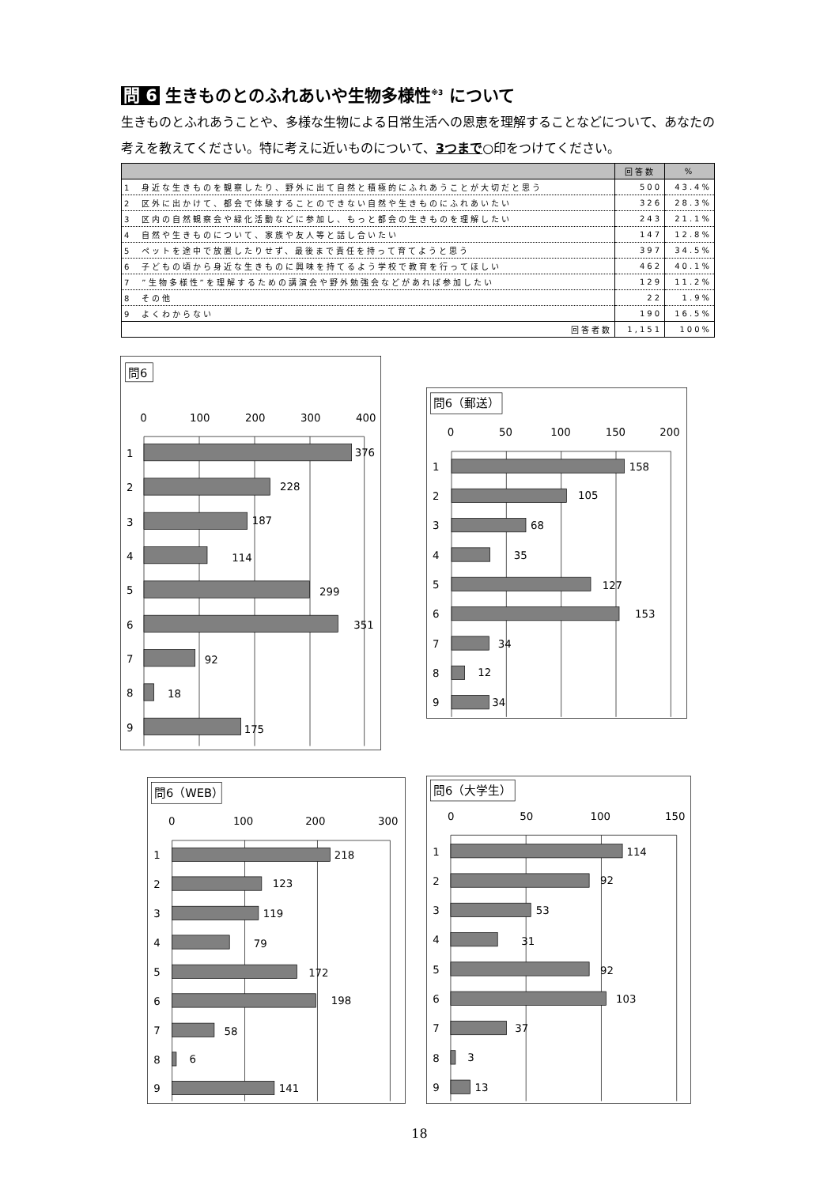問 6 生きものとのふれあいや生物多様性<sup>※3</sup> について
生きものとふれあうことや、多様な生物による日常生活への恩恵を理解することなどについて、あなたの考えを教えてください。特に考えに近いものについて、3つまで○印をつけてください。
| | 回答数 | % |
| --- | --- | --- |
| 1 身近な生きものを観察したり、野外に出て自然と積極的にふれあうことが大切だと思う | 500 | 43.4% |
| 2 区外に出かけて、都会で体験することのできない自然や生きものにふれあいたい | 326 | 28.3% |
| 3 区内の自然観察会や緑化活動などに参加し、もっと都会の生きものを理解したい | 243 | 21.1% |
| 4 自然や生きものについて、家族や友人等と話し合いたい | 147 | 12.8% |
| 5 ペットを途中で放置したりせず、最後まで責任を持って育てようと思う | 397 | 34.5% |
| 6 子どもの頃から身近な生きものに興味を持てるよう学校で教育を行ってほしい | 462 | 40.1% |
| 7 ”生物多様性”を理解するための講演会や野外勉強会などがあれば参加したい | 129 | 11.2% |
| 8 その他 | 22 | 1.9% |
| 9 よくわからない | 190 | 16.5% |
| 回答者数 | 1,151 | 100% |
問6
0
100
200
300
400
1
376
2
228
3
187
4
114
5
299
6
351
7
92
8
18
9
175
問6（郵送）
0
50
100
150
200
1
158
2
105
3
68
4
35
5
127
6
153
7
34
8
12
9
34
問6（WEB）
0
100
200
300
1
218
2
123
3
119
4
79
5
172
6
198
7
58
8
6
9
141
問6（大学生）
0
50
100
150
1
114
2
92
3
53
4
31
5
92
6
103
7
37
8
3
9
13
18